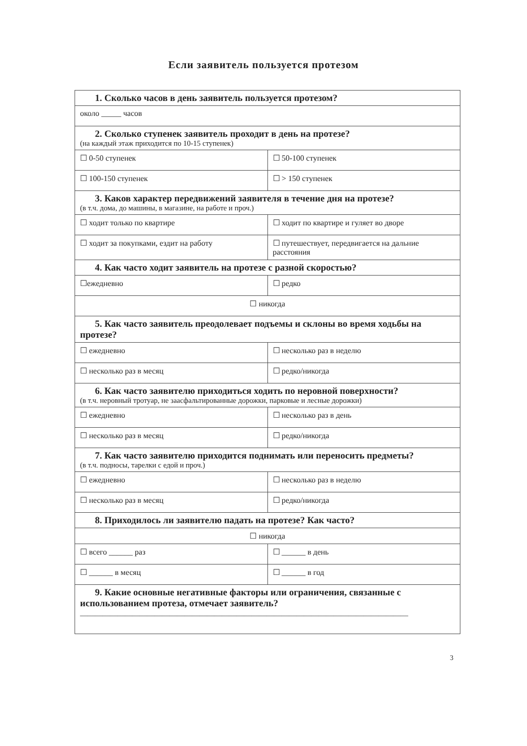Если заявитель пользуется протезом
| 1. Сколько часов в день заявитель пользуется протезом? | |
| около _____ часов | |
| 2. Сколько ступенек заявитель проходит в день на протезе? (на каждый этаж приходится по 10-15 ступенек) | |
| ☐ 0-50 ступенек | ☐ 50-100 ступенек |
| ☐ 100-150 ступенек | ☐ > 150 ступенек |
| 3. Каков характер передвижений заявителя в течение дня на протезе? (в т.ч. дома, до машины, в магазине, на работе и проч.) | |
| ☐ ходит только по квартире | ☐ ходит по квартире и гуляет во дворе |
| ☐ ходит за покупками, ездит на работу | ☐ путешествует, передвигается на дальние расстояния |
| 4. Как часто ходит заявитель на протезе с разной скоростью? | |
| ☐ежедневно | ☐ редко |
| ☐ никогда | |
| 5. Как часто заявитель преодолевает подъемы и склоны во время ходьбы на протезе? | |
| ☐ ежедневно | ☐ несколько раз в неделю |
| ☐ несколько раз в месяц | ☐ редко/никогда |
| 6. Как часто заявителю приходиться ходить по неровной поверхности? (в т.ч. неровный тротуар, не заасфальтированные дорожки, парковые и лесные дорожки) | |
| ☐ ежедневно | ☐ несколько раз в день |
| ☐ несколько раз в месяц | ☐ редко/никогда |
| 7. Как часто заявителю приходится поднимать или переносить предметы? (в т.ч. подносы, тарелки с едой и проч.) | |
| ☐ ежедневно | ☐ несколько раз в неделю |
| ☐ несколько раз в месяц | ☐ редко/никогда |
| 8. Приходилось ли заявителю падать на протезе? Как часто? | |
| ☐ никогда | |
| ☐ всего ______ раз | ☐ ______ в день |
| ☐ ______ в месяц | ☐ ______ в год |
| 9. Какие основные негативные факторы или ограничения, связанные с использованием протеза, отмечает заявитель? ________________________________________________________________________________________ | |
3